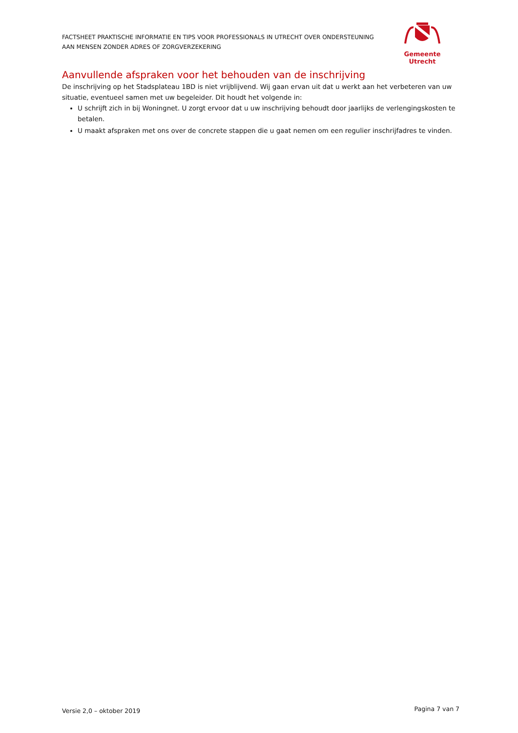FACTSHEET PRAKTISCHE INFORMATIE EN TIPS VOOR PROFESSIONALS IN UTRECHT OVER ONDERSTEUNING
AAN MENSEN ZONDER ADRES OF ZORGVERZEKERING
Gemeente Utrecht
Aanvullende afspraken voor het behouden van de inschrijving
De inschrijving op het Stadsplateau 1BD is niet vrijblijvend. Wij gaan ervan uit dat u werkt aan het verbeteren van uw situatie, eventueel samen met uw begeleider. Dit houdt het volgende in:
U schrijft zich in bij Woningnet. U zorgt ervoor dat u uw inschrijving behoudt door jaarlijks de verlengingskosten te betalen.
U maakt afspraken met ons over de concrete stappen die u gaat nemen om een regulier inschrijfadres te vinden.
Versie 2,0 – oktober 2019 Pagina 7 van 7